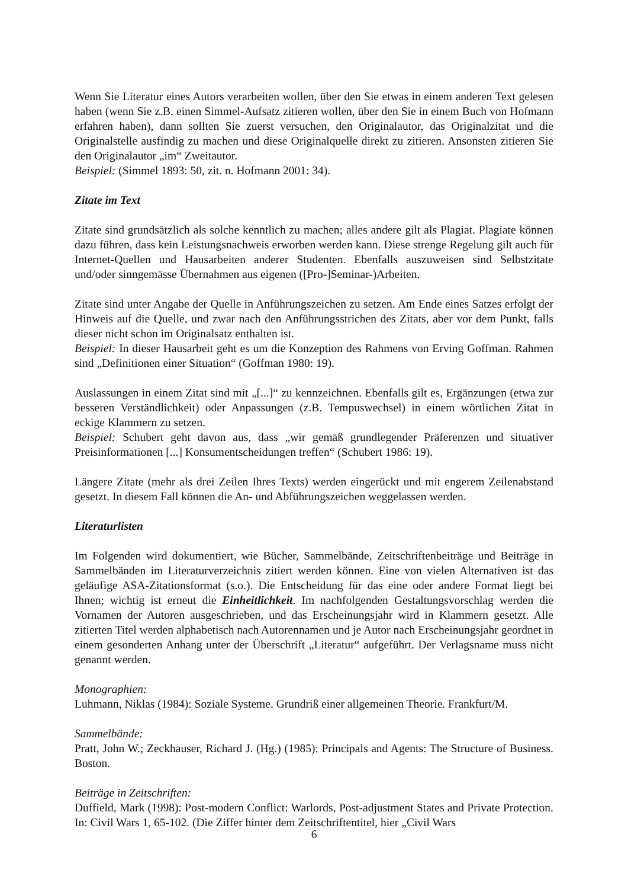Wenn Sie Literatur eines Autors verarbeiten wollen, über den Sie etwas in einem anderen Text gelesen haben (wenn Sie z.B. einen Simmel-Aufsatz zitieren wollen, über den Sie in einem Buch von Hofmann erfahren haben), dann sollten Sie zuerst versuchen, den Originalautor, das Originalzitat und die Originalstelle ausfindig zu machen und diese Originalquelle direkt zu zitieren. Ansonsten zitieren Sie den Originalautor „im“ Zweitautor.
Beispiel: (Simmel 1893: 50, zit. n. Hofmann 2001: 34).
Zitate im Text
Zitate sind grundsätzlich als solche kenntlich zu machen; alles andere gilt als Plagiat. Plagiate können dazu führen, dass kein Leistungsnachweis erworben werden kann. Diese strenge Regelung gilt auch für Internet-Quellen und Hausarbeiten anderer Studenten. Ebenfalls auszuweisen sind Selbstzitate und/oder sinngemässe Übernahmen aus eigenen ([Pro-]Seminar-)Arbeiten.
Zitate sind unter Angabe der Quelle in Anführungszeichen zu setzen. Am Ende eines Satzes erfolgt der Hinweis auf die Quelle, und zwar nach den Anführungsstrichen des Zitats, aber vor dem Punkt, falls dieser nicht schon im Originalsatz enthalten ist.
Beispiel: In dieser Hausarbeit geht es um die Konzeption des Rahmens von Erving Goffman. Rahmen sind „Definitionen einer Situation“ (Goffman 1980: 19).
Auslassungen in einem Zitat sind mit „[...]“ zu kennzeichnen. Ebenfalls gilt es, Ergänzungen (etwa zur besseren Verständlichkeit) oder Anpassungen (z.B. Tempuswechsel) in einem wörtlichen Zitat in eckige Klammern zu setzen.
Beispiel: Schubert geht davon aus, dass „wir gemäß grundlegender Präferenzen und situativer Preisinformationen [...] Konsumentscheidungen treffen“ (Schubert 1986: 19).
Längere Zitate (mehr als drei Zeilen Ihres Texts) werden eingerückt und mit engerem Zeilenabstand gesetzt. In diesem Fall können die An- und Abführungszeichen weggelassen werden.
Literaturlisten
Im Folgenden wird dokumentiert, wie Bücher, Sammelbände, Zeitschriftenbeiträge und Beiträge in Sammelbänden im Literaturverzeichnis zitiert werden können. Eine von vielen Alternativen ist das geläufige ASA-Zitationsformat (s.o.). Die Entscheidung für das eine oder andere Format liegt bei Ihnen; wichtig ist erneut die Einheitlichkeit. Im nachfolgenden Gestaltungsvorschlag werden die Vornamen der Autoren ausgeschrieben, und das Erscheinungsjahr wird in Klammern gesetzt. Alle zitierten Titel werden alphabetisch nach Autorennamen und je Autor nach Erscheinungsjahr geordnet in einem gesonderten Anhang unter der Überschrift „Literatur“ aufgeführt. Der Verlagsname muss nicht genannt werden.
Monographien:
Luhmann, Niklas (1984): Soziale Systeme. Grundriß einer allgemeinen Theorie. Frankfurt/M.
Sammelbände:
Pratt, John W.; Zeckhauser, Richard J. (Hg.) (1985): Principals and Agents: The Structure of Business. Boston.
Beiträge in Zeitschriften:
Duffield, Mark (1998): Post-modern Conflict: Warlords, Post-adjustment States and Private Protection. In: Civil Wars 1, 65-102. (Die Ziffer hinter dem Zeitschriftentitel, hier „Civil Wars
6